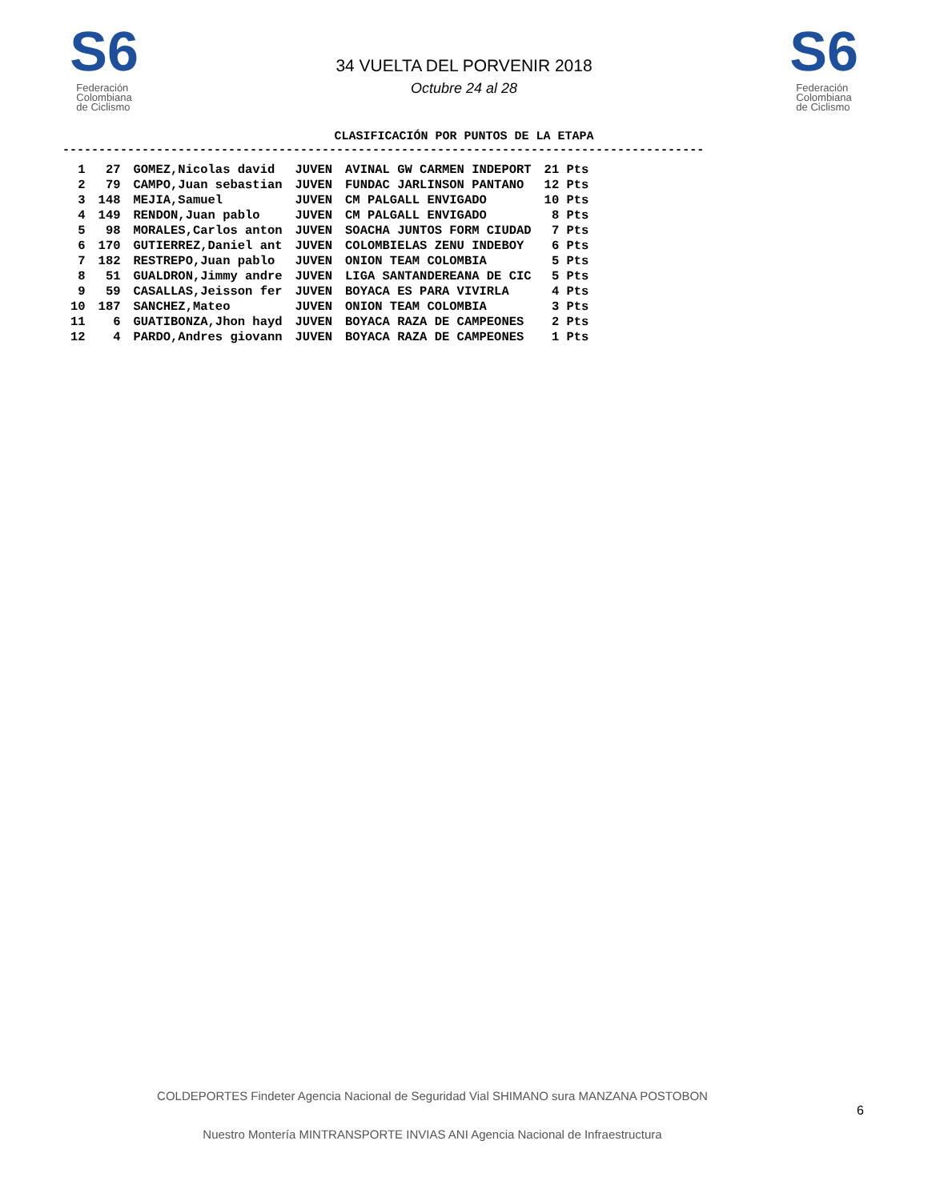S6
Federación
Colombiana
de Ciclismo
34 VUELTA DEL PORVENIR 2018
Octubre 24 al 28
S6
Federación
Colombiana
de Ciclismo
CLASIFICACIÓN POR PUNTOS DE LA ETAPA
-----------------------------------------------------------------------------------------
| 1 | 27 | GOMEZ,Nicolas david | JUVEN | AVINAL GW CARMEN INDEPORT | 21 Pts |
| 2 | 79 | CAMPO,Juan sebastian | JUVEN | FUNDAC JARLINSON PANTANO | 12 Pts |
| 3 | 148 | MEJIA,Samuel | JUVEN | CM PALGALL ENVIGADO | 10 Pts |
| 4 | 149 | RENDON,Juan pablo | JUVEN | CM PALGALL ENVIGADO | 8 Pts |
| 5 | 98 | MORALES,Carlos anton | JUVEN | SOACHA JUNTOS FORM CIUDAD | 7 Pts |
| 6 | 170 | GUTIERREZ,Daniel ant | JUVEN | COLOMBIELAS ZENU INDEBOY | 6 Pts |
| 7 | 182 | RESTREPO,Juan pablo | JUVEN | ONION TEAM COLOMBIA | 5 Pts |
| 8 | 51 | GUALDRON,Jimmy andre | JUVEN | LIGA SANTANDEREANA DE CIC | 5 Pts |
| 9 | 59 | CASALLAS,Jeisson fer | JUVEN | BOYACA ES PARA VIVIRLA | 4 Pts |
| 10 | 187 | SANCHEZ,Mateo | JUVEN | ONION TEAM COLOMBIA | 3 Pts |
| 11 | 6 | GUATIBONZA,Jhon hayd | JUVEN | BOYACA RAZA DE CAMPEONES | 2 Pts |
| 12 | 4 | PARDO,Andres giovann | JUVEN | BOYACA RAZA DE CAMPEONES | 1 Pts |
COLDEPORTES Findeter Agencia Nacional de Seguridad Vial SHIMANO sura MANZANA POSTOBON
Nuestro Montería MINTRANSPORTE INVIAS ANI Agencia Nacional de Infraestructura
6